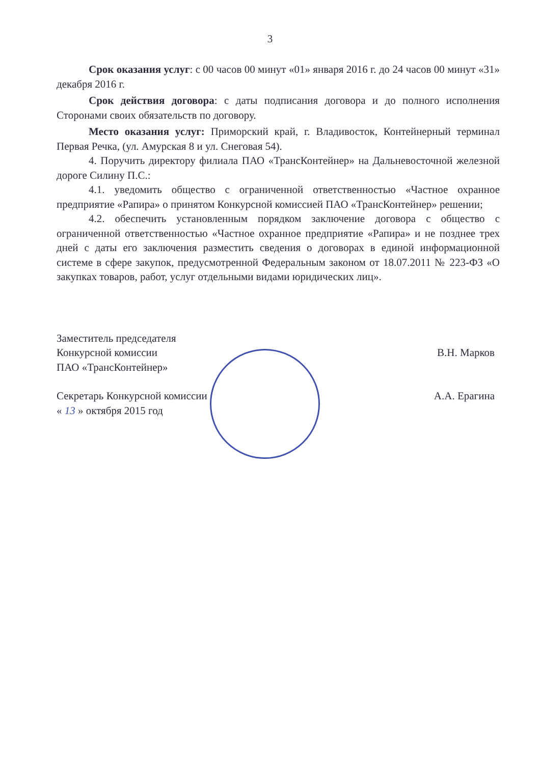3
Срок оказания услуг: с 00 часов 00 минут «01» января 2016 г. до 24 часов 00 минут «31» декабря 2016 г.
Срок действия договора: с даты подписания договора и до полного исполнения Сторонами своих обязательств по договору.
Место оказания услуг: Приморский край, г. Владивосток, Контейнерный терминал Первая Речка, (ул. Амурская 8 и ул. Снеговая 54).
4. Поручить директору филиала ПАО «ТрансКонтейнер» на Дальневосточной железной дороге Силину П.С.:
4.1. уведомить общество с ограниченной ответственностью «Частное охранное предприятие «Рапира» о принятом Конкурсной комиссией ПАО «ТрансКонтейнер» решении;
4.2. обеспечить установленным порядком заключение договора с общество с ограниченной ответственностью «Частное охранное предприятие «Рапира» и не позднее трех дней с даты его заключения разместить сведения о договорах в единой информационной системе в сфере закупок, предусмотренной Федеральным законом от 18.07.2011 № 223-ФЗ «О закупках товаров, работ, услуг отдельными видами юридических лиц».
Заместитель председателя
Конкурсной комиссии
ПАО «ТрансКонтейнер»
В.Н. Марков
Секретарь Конкурсной комиссии
« 13 » октября 2015 год
А.А. Ерагина